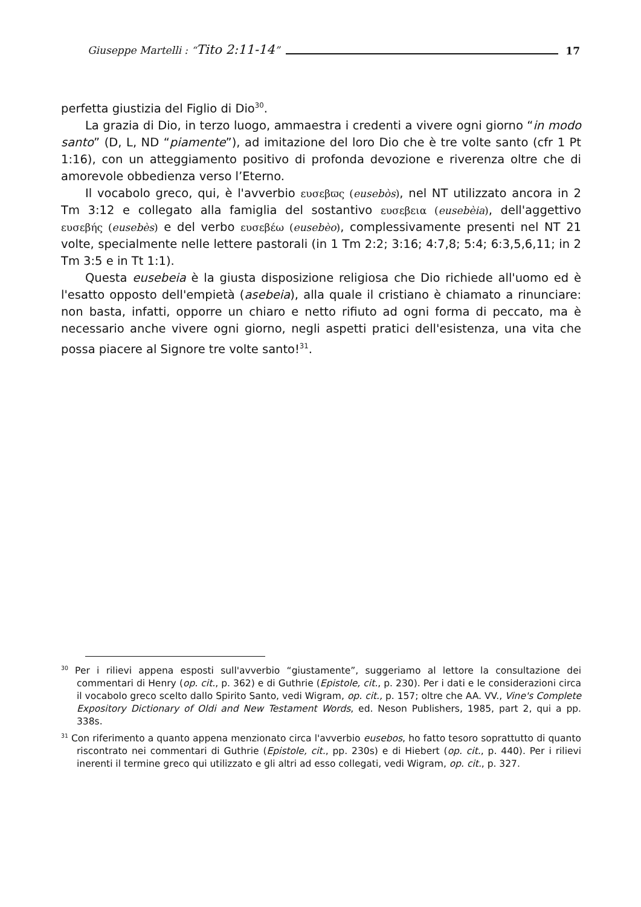Giuseppe Martelli : “Tito 2:11-14” 17
perfetta giustizia del Figlio di Dio<sup>30</sup>.
La grazia di Dio, in terzo luogo, ammaestra i credenti a vivere ogni giorno “in modo santo” (D, L, ND “piamente”), ad imitazione del loro Dio che è tre volte santo (cfr 1 Pt 1:16), con un atteggiamento positivo di profonda devozione e riverenza oltre che di amorevole obbedienza verso l’Eterno.
Il vocabolo greco, qui, è l'avverbio ευσεβϖς (eusebòs), nel NT utilizzato ancora in 2 Tm 3:12 e collegato alla famiglia del sostantivo ευσεβεια (eusebèia), dell'aggettivo ευσεβής (eusebès) e del verbo ευσεβέω (eusebèo), complessivamente presenti nel NT 21 volte, specialmente nelle lettere pastorali (in 1 Tm 2:2; 3:16; 4:7,8; 5:4; 6:3,5,6,11; in 2 Tm 3:5 e in Tt 1:1).
Questa eusebeia è la giusta disposizione religiosa che Dio richiede all'uomo ed è l'esatto opposto dell'empietà (asebeia), alla quale il cristiano è chiamato a rinunciare: non basta, infatti, opporre un chiaro e netto rifiuto ad ogni forma di peccato, ma è necessario anche vivere ogni giorno, negli aspetti pratici dell'esistenza, una vita che possa piacere al Signore tre volte santo!<sup>31</sup>.
<sup>30</sup> Per i rilievi appena esposti sull'avverbio “giustamente”, suggeriamo al lettore la consultazione dei commentari di Henry (op. cit., p. 362) e di Guthrie (Epistole, cit., p. 230). Per i dati e le considerazioni circa il vocabolo greco scelto dallo Spirito Santo, vedi Wigram, op. cit., p. 157; oltre che AA. VV., Vine's Complete Expository Dictionary of Oldi and New Testament Words, ed. Neson Publishers, 1985, part 2, qui a pp. 338s.
<sup>31</sup> Con riferimento a quanto appena menzionato circa l'avverbio eusebos, ho fatto tesoro soprattutto di quanto riscontrato nei commentari di Guthrie (Epistole, cit., pp. 230s) e di Hiebert (op. cit., p. 440). Per i rilievi inerenti il termine greco qui utilizzato e gli altri ad esso collegati, vedi Wigram, op. cit., p. 327.